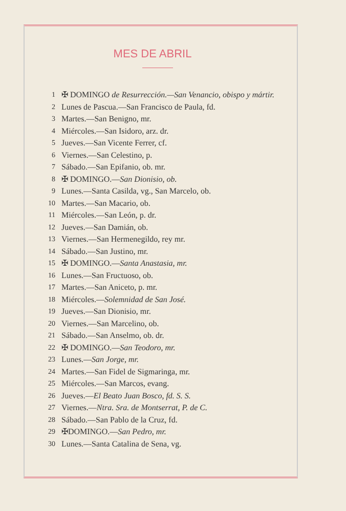MES DE ABRIL
1 ✠ DOMINGO de Resurrección.—San Venancio, obispo y mártir.
2 Lunes de Pascua.—San Francisco de Paula, fd.
3 Martes.—San Benigno, mr.
4 Miércoles.—San Isidoro, arz. dr.
5 Jueves.—San Vicente Ferrer, cf.
6 Viernes.—San Celestino, p.
7 Sábado.—San Epifanio, ob. mr.
8 ✠ DOMINGO.—San Dionisio, ob.
9 Lunes.—Santa Casilda, vg., San Marcelo, ob.
10 Martes.—San Macario, ob.
11 Miércoles.—San León, p. dr.
12 Jueves.—San Damián, ob.
13 Viernes.—San Hermenegildo, rey mr.
14 Sábado.—San Justino, mr.
15 ✠ DOMINGO.—Santa Anastasia, mr.
16 Lunes.—San Fructuoso, ob.
17 Martes.—San Aniceto, p. mr.
18 Miércoles.—Solemnidad de San José.
19 Jueves.—San Dionisio, mr.
20 Viernes.—San Marcelino, ob.
21 Sábado.—San Anselmo, ob. dr.
22 ✠ DOMINGO.—San Teodoro, mr.
23 Lunes.—San Jorge, mr.
24 Martes.—San Fidel de Sigmaringa, mr.
25 Miércoles.—San Marcos, evang.
26 Jueves.—El Beato Juan Bosco, fd. S. S.
27 Viernes.—Ntra. Sra. de Montserrat, P. de C.
28 Sábado.—San Pablo de la Cruz, fd.
29 ✠DOMINGO.—San Pedro, mr.
30 Lunes.—Santa Catalina de Sena, vg.